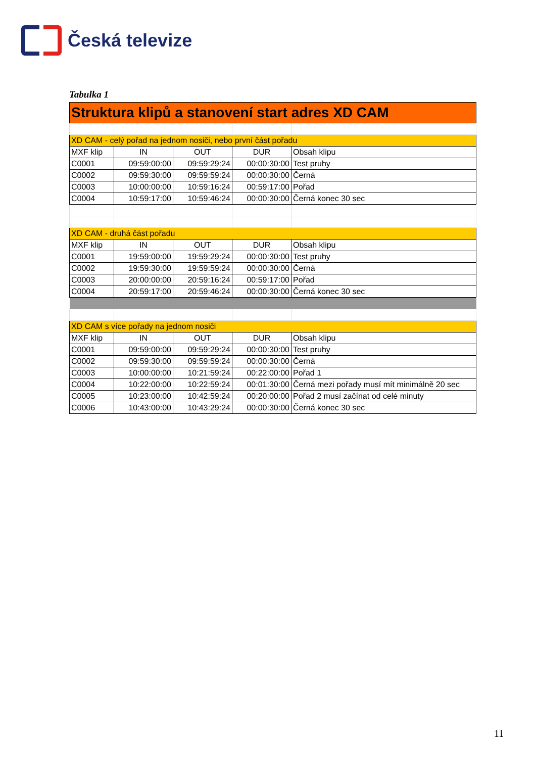Česká televize
Tabulka 1
| Struktura klipů a stanovení start adres XD CAM | | | | |
| XD CAM - celý pořad na jednom nosiči, nebo první část pořadu | | | | |
| MXF klip | IN | OUT | DUR | Obsah klipu |
| C0001 | 09:59:00:00 | 09:59:29:24 | 00:00:30:00 | Test pruhy |
| C0002 | 09:59:30:00 | 09:59:59:24 | 00:00:30:00 | Černá |
| C0003 | 10:00:00:00 | 10:59:16:24 | 00:59:17:00 | Pořad |
| C0004 | 10:59:17:00 | 10:59:46:24 | 00:00:30:00 | Černá konec 30 sec |
| XD CAM - druhá část pořadu | | | | |
| MXF klip | IN | OUT | DUR | Obsah klipu |
| C0001 | 19:59:00:00 | 19:59:29:24 | 00:00:30:00 | Test pruhy |
| C0002 | 19:59:30:00 | 19:59:59:24 | 00:00:30:00 | Černá |
| C0003 | 20:00:00:00 | 20:59:16:24 | 00:59:17:00 | Pořad |
| C0004 | 20:59:17:00 | 20:59:46:24 | 00:00:30:00 | Černá konec 30 sec |
| XD CAM s více pořady na jednom nosiči | | | | |
| MXF klip | IN | OUT | DUR | Obsah klipu |
| C0001 | 09:59:00:00 | 09:59:29:24 | 00:00:30:00 | Test pruhy |
| C0002 | 09:59:30:00 | 09:59:59:24 | 00:00:30:00 | Černá |
| C0003 | 10:00:00:00 | 10:21:59:24 | 00:22:00:00 | Pořad 1 |
| C0004 | 10:22:00:00 | 10:22:59:24 | 00:01:30:00 | Černá mezi pořady musí mít minimálně 20 sec |
| C0005 | 10:23:00:00 | 10:42:59:24 | 00:20:00:00 | Pořad 2 musí začínat od celé minuty |
| C0006 | 10:43:00:00 | 10:43:29:24 | 00:00:30:00 | Černá konec 30 sec |
11